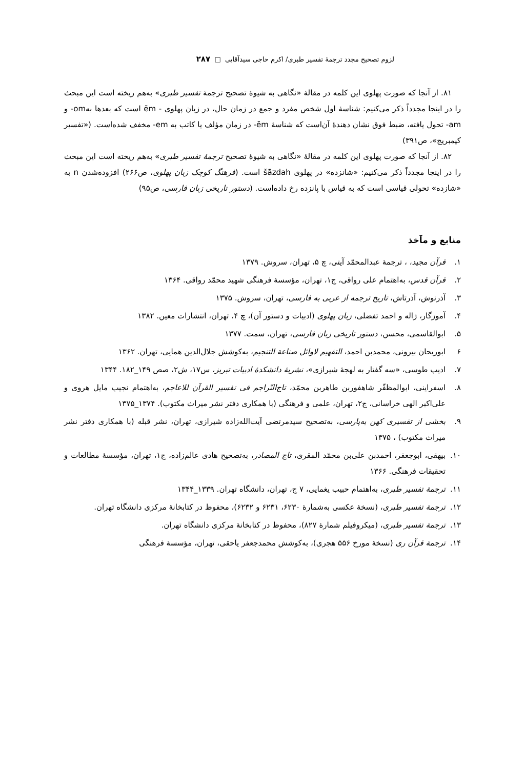لزوم تصحیح مجدد ترجمهٔ تفسیر طبری/ اکرم حاجی سیدآقایی □ ۲۸۷
۸۱. از آنجا که صورت پهلوی این کلمه در مقالهٔ «نگاهی به شیوهٔ تصحیح ترجمهٔ تفسیر طبری» به‌هم ریخته است این مبحث را در اینجا مجدداً ذکر می‌کنیم: شناسهٔ اول شخص مفرد و جمع در زمان حال، در زبان پهلوی - ēm است که بعدها به‌om- و am- تحول یافته، ضبط فوق نشان دهندهٔ آن‌است که شناسهٔ ēm- در زمان مؤلف یا کاتب به em- مخفف شده‌است. («تفسیر کیمبریج»، ص۳۹۱)
۸۲. از آنجا که صورت پهلوی این کلمه در مقالهٔ «نگاهی به شیوهٔ تصحیح ترجمهٔ تفسیر طبری» به‌هم ریخته است این مبحث را در اینجا مجدداً ذکر می‌کنیم: «شانزده» در پهلوی šāzdah است. (فرهنگ کوچک زبان پهلوی، ص۲۶۶) افزوده‌شدن n به «شازده» تحولی قیاسی است که به قیاس با پانزده رخ داده‌است. (دستور تاریخی زبان فارسی، ص۹۵)
منابع و مآخذ
۱. قرآن مجید، ، ترجمهٔ عبدالمحمّد آیتی، چ ۵، تهران، سروش. ۱۳۷۹
۲. قرآن قدس، به‌اهتمام علی رواقی، ج۱، تهران، مؤسسهٔ فرهنگی شهید محمّد رواقی. ۱۳۶۴
۳. آذرنوش، آذرتاش، تاریخ ترجمه از عربی به فارسی، تهران، سروش. ۱۳۷۵
۴. آموزگار، ژاله و احمد تفضلی، زبان پهلوی (ادبیات و دستور آن)، چ ۴، تهران، انتشارات معین. ۱۳۸۲
۵. ابوالقاسمی، محسن، دستور تاریخی زبان فارسی، تهران، سمت. ۱۳۷۷
۶ ابوریحان بیرونی، محمدبن احمد، التفهیم لاوائل صناعة التنجیم، به‌کوشش جلال‌الدین همایی، تهران. ۱۳۶۲
۷. ادیب طوسی، «سه گفتار به لهجهٔ شیرازی»، نشریهٔ دانشکدهٔ ادبیات تبریز، س۱۷، ش۲، صص ۱۴۹_۱۸۲. ۱۳۴۴
۸. اسفراینی، ابوالمظفّر شاهفوربن طاهربن محمّد، تاج‌التّراجم فی تفسیر القرآن للاعاجم، به‌اهتمام نجیب مایل هروی و علی‌اکبر الهی خراسانی، ج۲، تهران، علمی و فرهنگی (با همکاری دفتر نشر میراث مکتوب). ۱۳۷۴_۱۳۷۵
۹. بخشی از تفسیری کهن به‌پارسی، به‌تصحیح سیدمرتضی آیت‌الله‌زاده شیرازی، تهران، نشر قبله (با همکاری دفتر نشر میراث مکتوب) ، ۱۳۷۵
۱۰. بیهقی، ابوجعفر، احمدبن علی‌بن محمّد المقری، تاج المصادر، به‌تصحیح هادی عالم‌زاده، ج۱، تهران، مؤسسهٔ مطالعات و تحقیقات فرهنگی. ۱۳۶۶
۱۱. ترجمهٔ تفسیر طبری، به‌اهتمام حبیب یغمایی، ۷ ج، تهران، دانشگاه تهران. ۱۳۳۹_۱۳۴۴
۱۲. ترجمهٔ تفسیر طبری، (نسخهٔ عکسی به‌شمارهٔ ۶۲۳۰، ۶۲۳۱ و ۶۲۳۲)، محفوظ در کتابخانهٔ مرکزی دانشگاه تهران.
۱۳. ترجمهٔ تفسیر طبری، (میکروفیلم شمارهٔ ۸۲۷)، محفوظ در کتابخانهٔ مرکزی دانشگاه تهران.
۱۴. ترجمهٔ قرآن ری (نسخهٔ مورخ ۵۵۶ هجری)، به‌کوشش محمدجعفر یاحقی، تهران، مؤسسهٔ فرهنگی